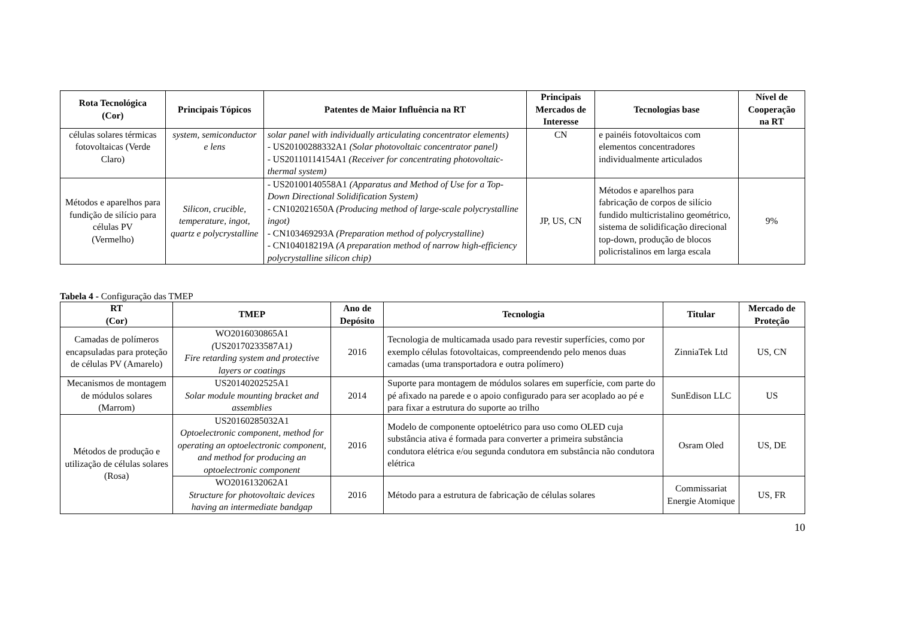| Rota Tecnológica (Cor) | Principais Tópicos | Patentes de Maior Influência na RT | Principais Mercados de Interesse | Tecnologias base | Nível de Cooperação na RT |
| --- | --- | --- | --- | --- | --- |
| células solares térmicas fotovoltaicas (Verde Claro) | system, semiconductor e lens | solar panel with individually articulating concentrator elements) - US20100288332A1 (Solar photovoltaic concentrator panel) - US20110114154A1 (Receiver for concentrating photovoltaic-thermal system) | CN | e painéis fotovoltaicos com elementos concentradores individualmente articulados | |
| Métodos e aparelhos para fundição de silício para células PV (Vermelho) | Silicon, crucible, temperature, ingot, quartz e polycrystalline | - US20100140558A1 (Apparatus and Method of Use for a Top-Down Directional Solidification System) - CN102021650A (Producing method of large-scale polycrystalline ingot) - CN103469293A (Preparation method of polycrystalline) - CN104018219A (A preparation method of narrow high-efficiency polycrystalline silicon chip) | JP, US, CN | Métodos e aparelhos para fabricação de corpos de silício fundido multicristalino geométrico, sistema de solidificação direcional top-down, produção de blocos policristalinos em larga escala | 9% |
Tabela 4 - Configuração das TMEP
| RT (Cor) | TMEP | Ano de Depósito | Tecnologia | Titular | Mercado de Proteção |
| --- | --- | --- | --- | --- | --- |
| Camadas de polímeros encapsuladas para proteção de células PV (Amarelo) | WO2016030865A1 ( US20170233587A1 ) Fire retarding system and protective layers or coatings | 2016 | Tecnologia de multicamada usado para revestir superfícies, como por exemplo células fotovoltaicas, compreendendo pelo menos duas camadas (uma transportadora e outra polímero) | ZinniaTek Ltd | US, CN |
| Mecanismos de montagem de módulos solares (Marrom) | US20140202525A1 Solar module mounting bracket and assemblies | 2014 | Suporte para montagem de módulos solares em superfície, com parte do pé afixado na parede e o apoio configurado para ser acoplado ao pé e para fixar a estrutura do suporte ao trilho | SunEdison LLC | US |
| Métodos de produção e utilização de células solares (Rosa) | US20160285032A1 Optoelectronic component, method for operating an optoelectronic component, and method for producing an optoelectronic component | 2016 | Modelo de componente optoelétrico para uso como OLED cuja substância ativa é formada para converter a primeira substância condutora elétrica e/ou segunda condutora em substância não condutora elétrica | Osram Oled | US, DE |
| | WO2016132062A1 Structure for photovoltaic devices having an intermediate bandgap | 2016 | Método para a estrutura de fabricação de células solares | Commissariat Energie Atomique | US, FR |
10